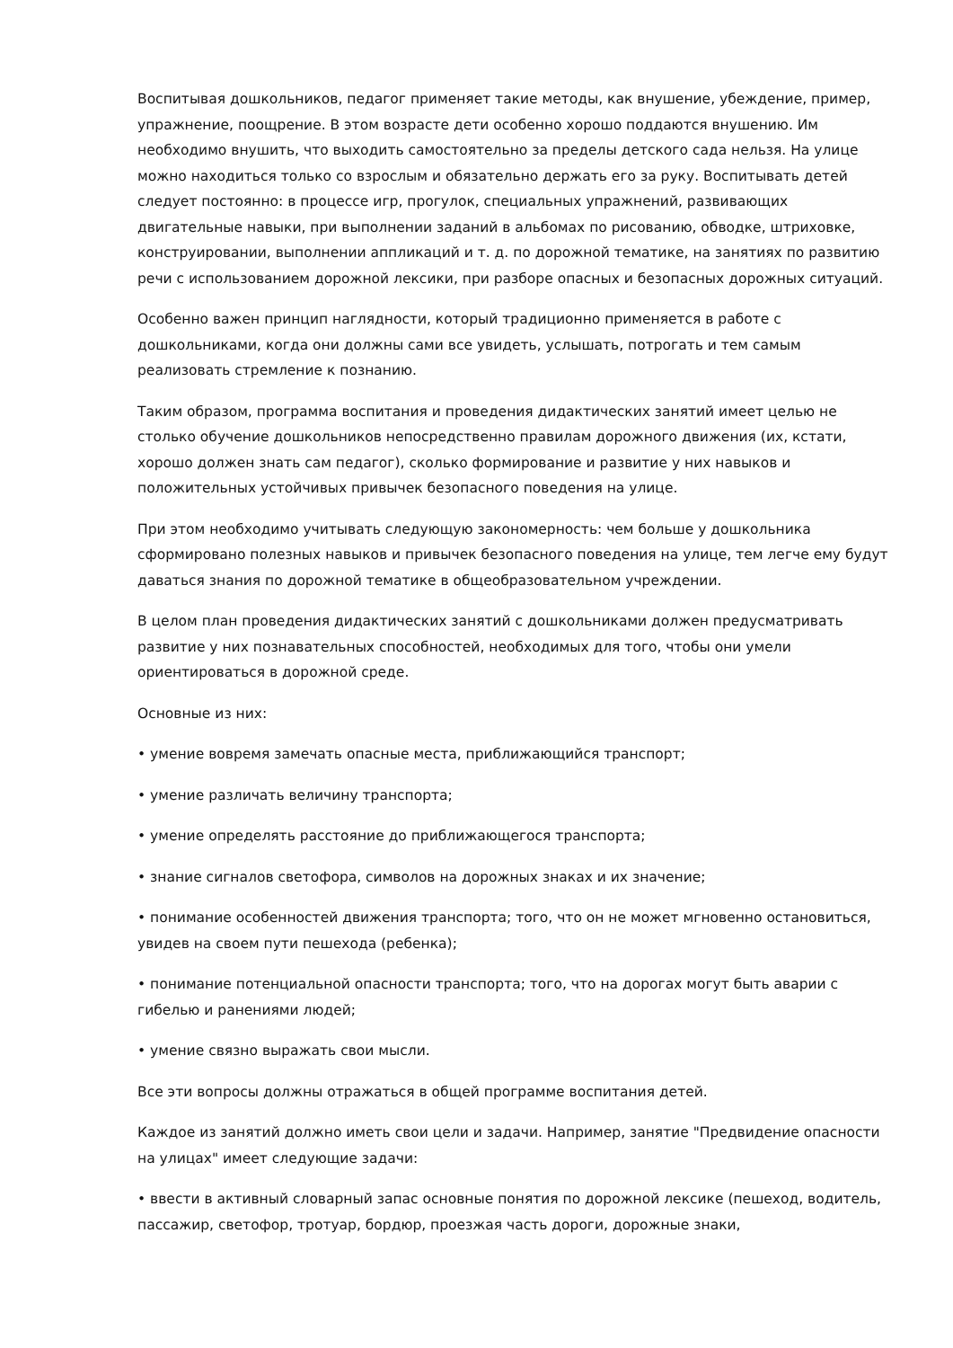Воспитывая дошкольников, педагог применяет такие методы, как внушение, убеждение, пример, упражнение, поощрение. В этом возрасте дети особенно хорошо поддаются внушению. Им необходимо внушить, что выходить самостоятельно за пределы детского сада нельзя. На улице можно находиться только со взрослым и обязательно держать его за руку. Воспитывать детей следует постоянно: в процессе игр, прогулок, специальных упражнений, развивающих двигательные навыки, при выполнении заданий в альбомах по рисованию, обводке, штриховке, конструировании, выполнении аппликаций и т. д. по дорожной тематике, на занятиях по развитию речи с использованием дорожной лексики, при разборе опасных и безопасных дорожных ситуаций.
Особенно важен принцип наглядности, который традиционно применяется в работе с дошкольниками, когда они должны сами все увидеть, услышать, потрогать и тем самым реализовать стремление к познанию.
Таким образом, программа воспитания и проведения дидактических занятий имеет целью не столько обучение дошкольников непосредственно правилам дорожного движения (их, кстати, хорошо должен знать сам педагог), сколько формирование и развитие у них навыков и положительных устойчивых привычек безопасного поведения на улице.
При этом необходимо учитывать следующую закономерность: чем больше у дошкольника сформировано полезных навыков и привычек безопасного поведения на улице, тем легче ему будут даваться знания по дорожной тематике в общеобразовательном учреждении.
В целом план проведения дидактических занятий с дошкольниками должен предусматривать развитие у них познавательных способностей, необходимых для того, чтобы они умели ориентироваться в дорожной среде.
Основные из них:
• умение вовремя замечать опасные места, приближающийся транспорт;
• умение различать величину транспорта;
• умение определять расстояние до приближающегося транспорта;
• знание сигналов светофора, символов на дорожных знаках и их значение;
• понимание особенностей движения транспорта; того, что он не может мгновенно остановиться, увидев на своем пути пешехода (ребенка);
• понимание потенциальной опасности транспорта; того, что на дорогах могут быть аварии с гибелью и ранениями людей;
• умение связно выражать свои мысли.
Все эти вопросы должны отражаться в общей программе воспитания детей.
Каждое из занятий должно иметь свои цели и задачи. Например, занятие "Предвидение опасности на улицах" имеет следующие задачи:
• ввести в активный словарный запас основные понятия по дорожной лексике (пешеход, водитель, пассажир, светофор, тротуар, бордюр, проезжая часть дороги, дорожные знаки,